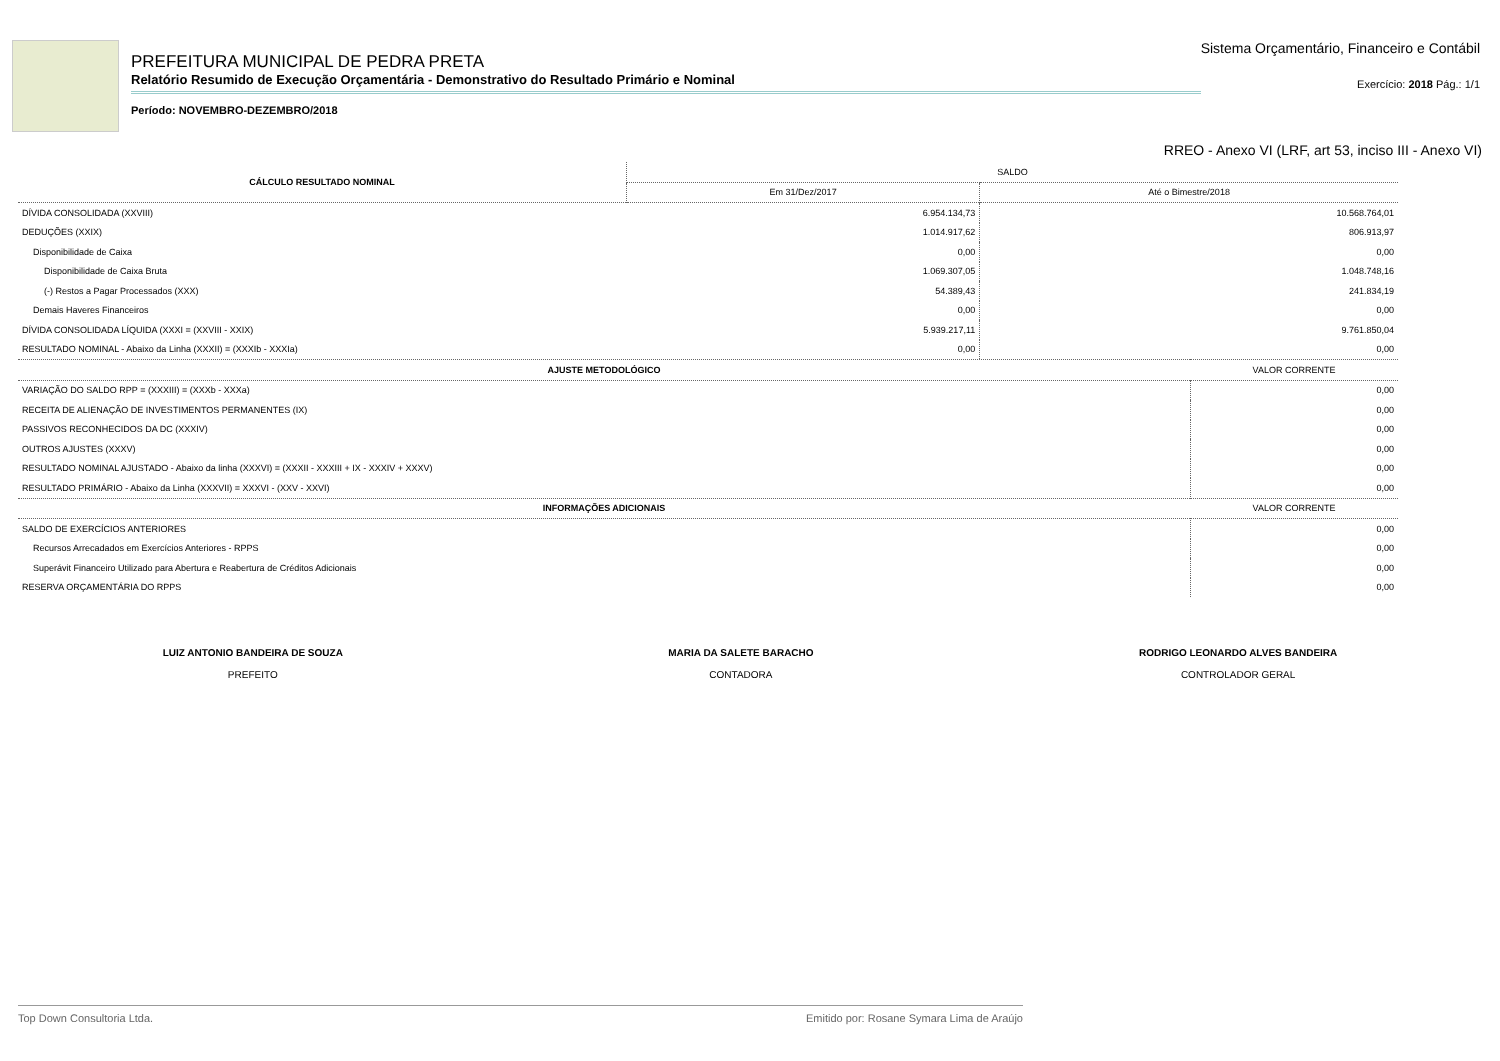PREFEITURA MUNICIPAL DE PEDRA PRETA
Relatório Resumido de Execução Orçamentária - Demonstrativo do Resultado Primário e Nominal
Período: NOVEMBRO-DEZEMBRO/2018
Sistema Orçamentário, Financeiro e Contábil
Exercício: 2018 Pág.: 1/1
RREO - Anexo VI (LRF, art 53, inciso III - Anexo VI)
| CÁLCULO RESULTADO NOMINAL | SALDO | |
| --- | --- | --- |
| | Em 31/Dez/2017 | Até o Bimestre/2018 |
| DÍVIDA CONSOLIDADA (XXVIII) | 6.954.134,73 | 10.568.764,01 |
| DEDUÇÕES (XXIX) | 1.014.917,62 | 806.913,97 |
| Disponibilidade de Caixa | 0,00 | 0,00 |
| Disponibilidade de Caixa Bruta | 1.069.307,05 | 1.048.748,16 |
| (-) Restos a Pagar Processados (XXX) | 54.389,43 | 241.834,19 |
| Demais Haveres Financeiros | 0,00 | 0,00 |
| DÍVIDA CONSOLIDADA LÍQUIDA (XXXI = (XXVIII - XXIX) | 5.939.217,11 | 9.761.850,04 |
| RESULTADO NOMINAL - Abaixo da Linha (XXXII) = (XXXIb - XXXIa) | 0,00 | 0,00 |
| AJUSTE METODOLÓGICO | VALOR CORRENTE |
| --- | --- |
| VARIAÇÃO DO SALDO RPP = (XXXIII) = (XXXb - XXXa) | 0,00 |
| RECEITA DE ALIENAÇÃO DE INVESTIMENTOS PERMANENTES (IX) | 0,00 |
| PASSIVOS RECONHECIDOS DA DC (XXXIV) | 0,00 |
| OUTROS AJUSTES (XXXV) | 0,00 |
| RESULTADO NOMINAL AJUSTADO - Abaixo da linha (XXXVI) = (XXXII - XXXIII + IX - XXXIV + XXXV) | 0,00 |
| RESULTADO PRIMÁRIO - Abaixo da Linha (XXXVII) = XXXVI - (XXV - XXVI) | 0,00 |
| INFORMAÇÕES ADICIONAIS | VALOR CORRENTE |
| SALDO DE EXERCÍCIOS ANTERIORES | 0,00 |
| Recursos Arrecadados em Exercícios Anteriores - RPPS | 0,00 |
| Superávit Financeiro Utilizado para Abertura e Reabertura de Créditos Adicionais | 0,00 |
| RESERVA ORÇAMENTÁRIA DO RPPS | 0,00 |
LUIZ ANTONIO BANDEIRA DE SOUZA
PREFEITO
MARIA DA SALETE BARACHO
CONTADORA
RODRIGO LEONARDO ALVES BANDEIRA
CONTROLADOR GERAL
Top Down Consultoria Ltda. Emitido por: Rosane Symara Lima de Araújo